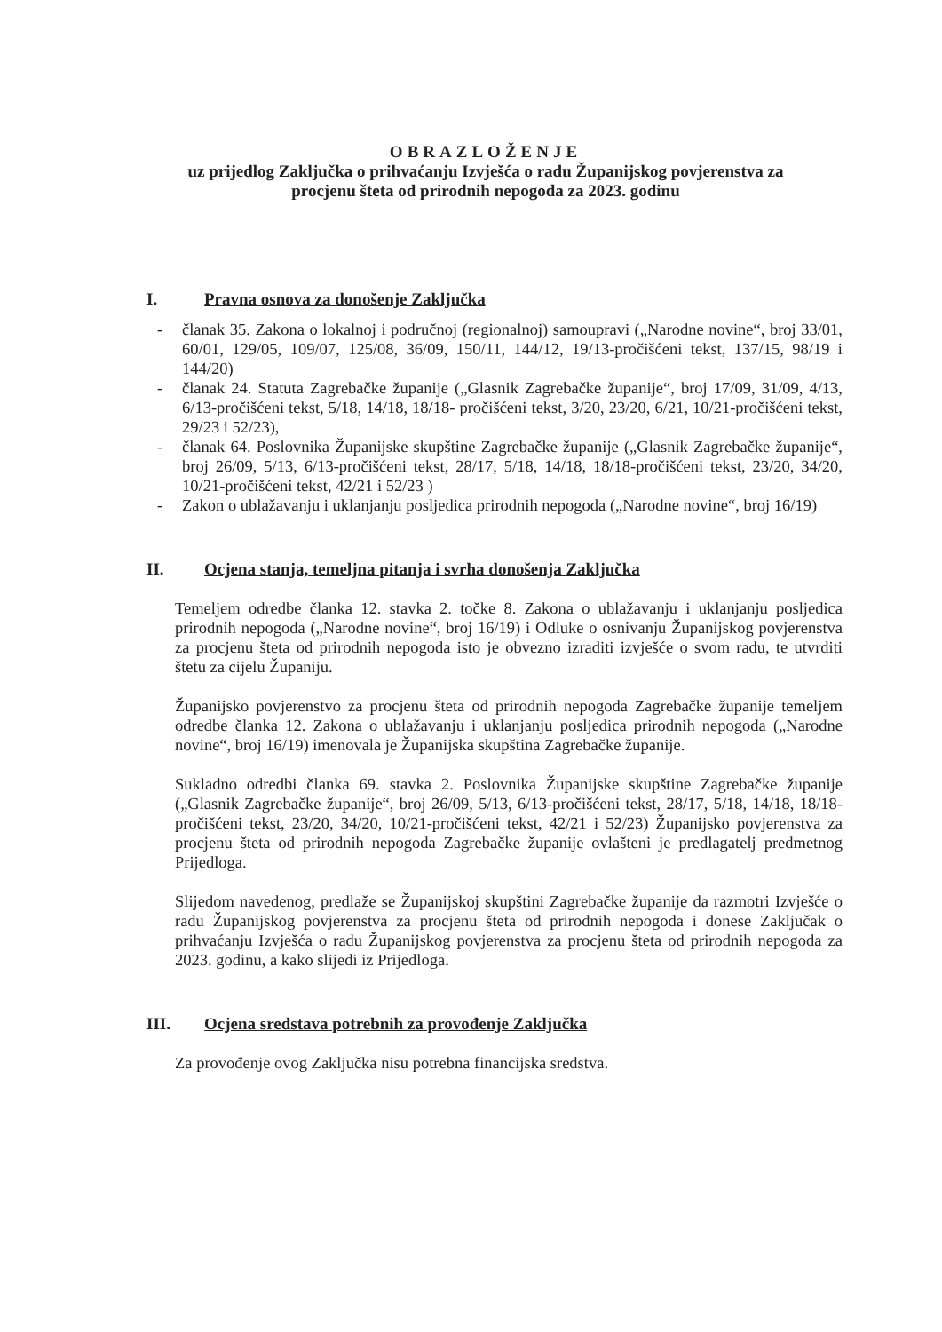OBRAZLOŽENJE
uz prijedlog Zaključka o prihvaćanju Izvješća o radu Županijskog povjerenstva za
procjenu šteta od prirodnih nepogoda za 2023. godinu
I. Pravna osnova za donošenje Zaključka
- članak 35. Zakona o lokalnoj i područnoj (regionalnoj) samoupravi („Narodne novine“, broj 33/01, 60/01, 129/05, 109/07, 125/08, 36/09, 150/11, 144/12, 19/13-pročišćeni tekst, 137/15, 98/19 i 144/20)
- članak 24. Statuta Zagrebačke županije („Glasnik Zagrebačke županije“, broj 17/09, 31/09, 4/13, 6/13-pročišćeni tekst, 5/18, 14/18, 18/18- pročišćeni tekst, 3/20, 23/20, 6/21, 10/21-pročišćeni tekst, 29/23 i 52/23),
- članak 64. Poslovnika Županijske skupštine Zagrebačke županije („Glasnik Zagrebačke županije“, broj 26/09, 5/13, 6/13-pročišćeni tekst, 28/17, 5/18, 14/18, 18/18-pročišćeni tekst, 23/20, 34/20, 10/21-pročišćeni tekst, 42/21 i 52/23 )
- Zakon o ublažavanju i uklanjanju posljedica prirodnih nepogoda („Narodne novine“, broj 16/19)
II. Ocjena stanja, temeljna pitanja i svrha donošenja Zaključka
Temeljem odredbe članka 12. stavka 2. točke 8. Zakona o ublažavanju i uklanjanju posljedica prirodnih nepogoda („Narodne novine“, broj 16/19) i Odluke o osnivanju Županijskog povjerenstva za procjenu šteta od prirodnih nepogoda isto je obvezno izraditi izvješće o svom radu, te utvrditi štetu za cijelu Županiju.
Županijsko povjerenstvo za procjenu šteta od prirodnih nepogoda Zagrebačke županije temeljem odredbe članka 12. Zakona o ublažavanju i uklanjanju posljedica prirodnih nepogoda („Narodne novine“, broj 16/19) imenovala je Županijska skupština Zagrebačke županije.
Sukladno odredbi članka 69. stavka 2. Poslovnika Županijske skupštine Zagrebačke županije („Glasnik Zagrebačke županije“, broj 26/09, 5/13, 6/13-pročišćeni tekst, 28/17, 5/18, 14/18, 18/18-pročišćeni tekst, 23/20, 34/20, 10/21-pročišćeni tekst, 42/21 i 52/23) Županijsko povjerenstva za procjenu šteta od prirodnih nepogoda Zagrebačke županije ovlašteni je predlagatelj predmetnog Prijedloga.
Slijedom navedenog, predlaže se Županijskoj skupštini Zagrebačke županije da razmotri Izvješće o radu Županijskog povjerenstva za procjenu šteta od prirodnih nepogoda i donese Zaključak o prihvaćanju Izvješća o radu Županijskog povjerenstva za procjenu šteta od prirodnih nepogoda za 2023. godinu, a kako slijedi iz Prijedloga.
III. Ocjena sredstava potrebnih za provođenje Zaključka
Za provođenje ovog Zaključka nisu potrebna financijska sredstva.